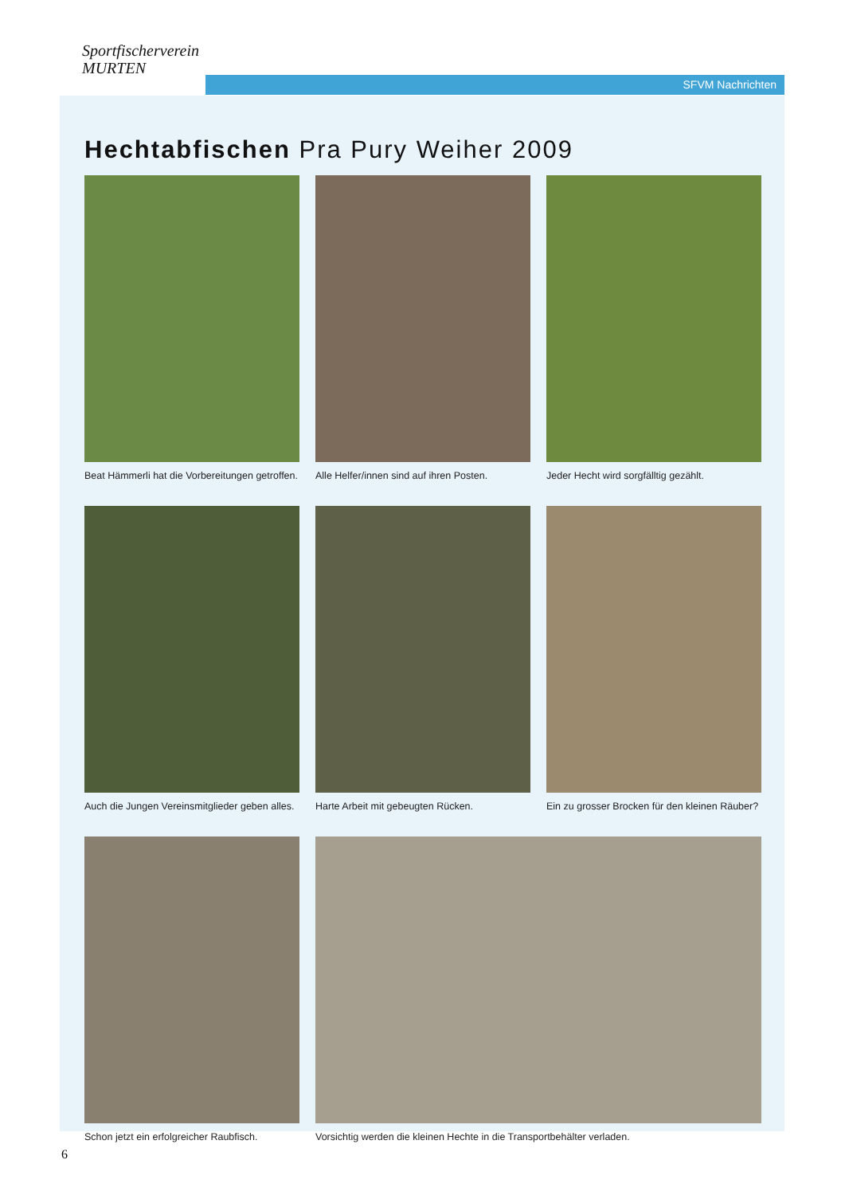Sportfischerverein
MURTEN
SFVM Nachrichten
Hechtabfischen Pra Pury Weiher 2009
Beat Hämmerli hat die Vorbereitungen getroffen.
Alle Helfer/innen sind auf ihren Posten.
Jeder Hecht wird sorgfälltig gezählt.
Auch die Jungen Vereinsmitglieder geben alles.
Harte Arbeit mit gebeugten Rücken.
Ein zu grosser Brocken für den kleinen Räuber?
Schon jetzt ein erfolgreicher Raubfisch.
Vorsichtig werden die kleinen Hechte in die Transportbehälter verladen.
6